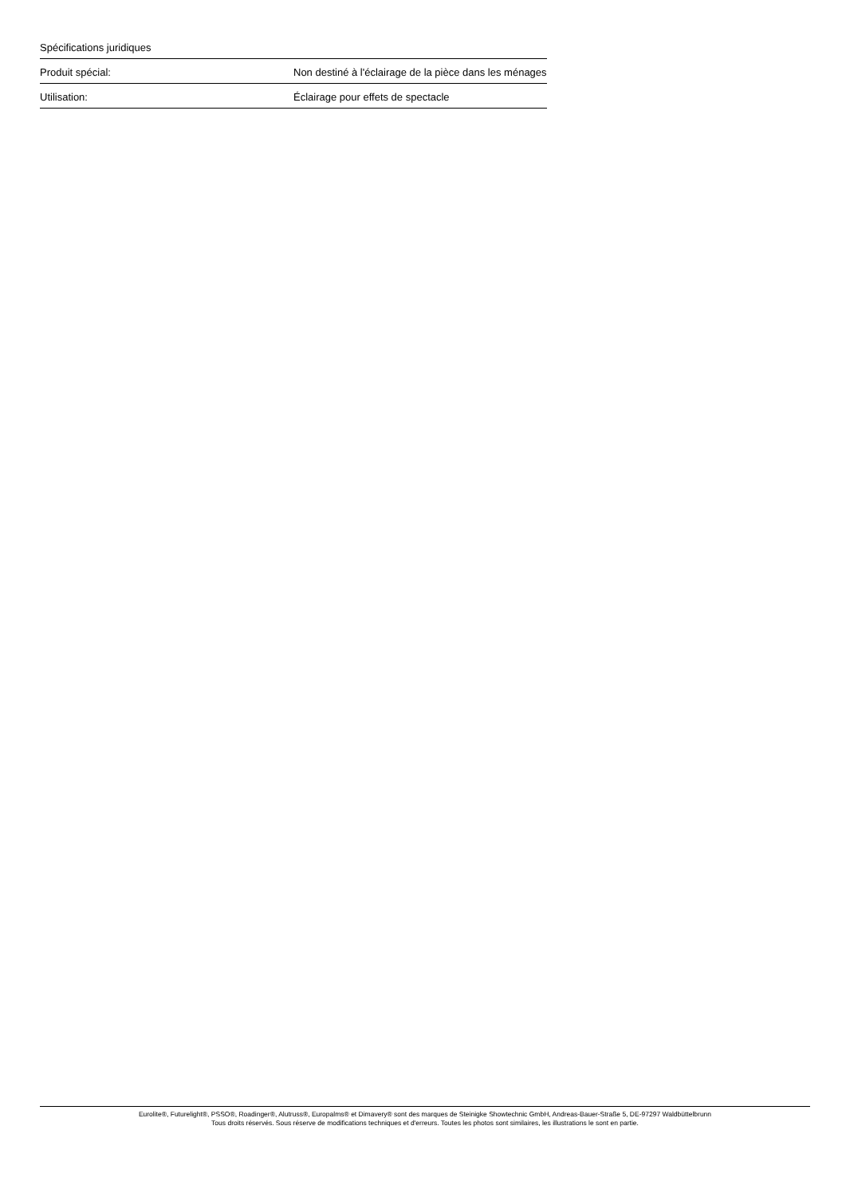Spécifications juridiques
| Produit spécial: | Non destiné à l'éclairage de la pièce dans les ménages |
| Utilisation: | Éclairage pour effets de spectacle |
Eurolite®, Futurelight®, PSSO®, Roadinger®, Alutruss®, Europalms® et Dimavery® sont des marques de Steinigke Showtechnic GmbH, Andreas-Bauer-Straße 5, DE-97297 Waldbüttelbrunn
Tous droits réservés. Sous réserve de modifications techniques et d'erreurs. Toutes les photos sont similaires, les illustrations le sont en partie.